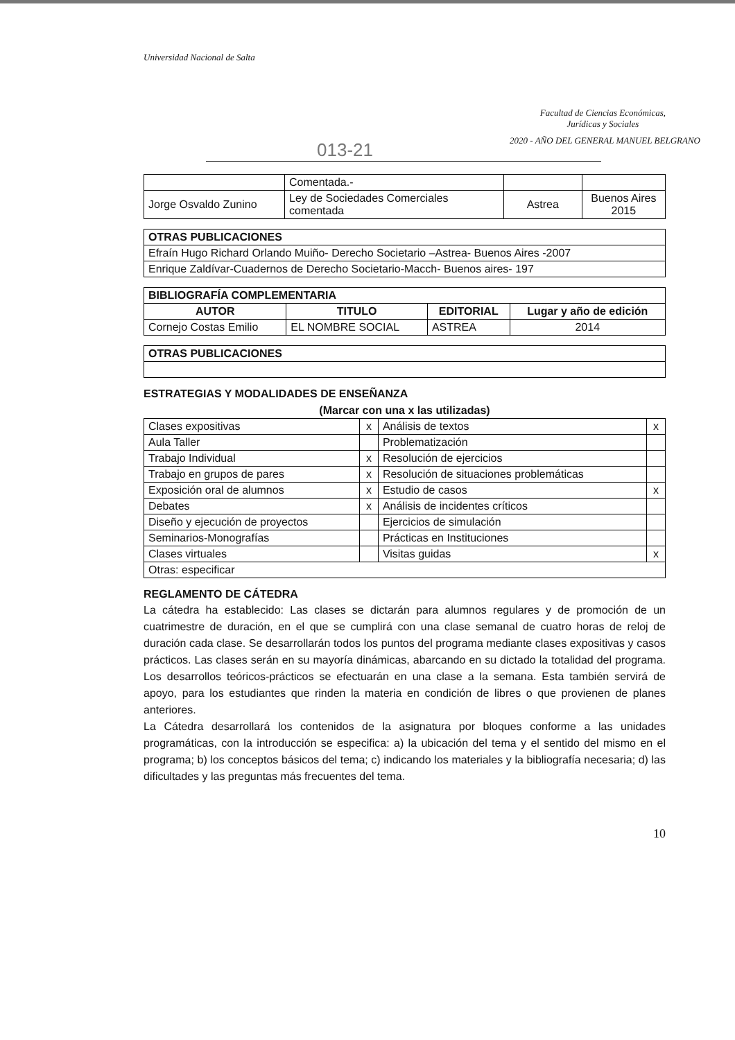Universidad Nacional de Salta
Facultad de Ciencias Económicas,
Jurídicas y Sociales
2020 - AÑO DEL GENERAL MANUEL BELGRANO
013-21
| | Comentada.- | | |
| Jorge Osvaldo Zunino | Ley de Sociedades Comerciales comentada | Astrea | Buenos Aires 2015 |
| OTRAS PUBLICACIONES |
| --- |
| Efraín Hugo Richard Orlando Muiño- Derecho Societario –Astrea- Buenos Aires -2007 |
| Enrique Zaldívar-Cuadernos de Derecho Societario-Macch- Buenos aires- 197 |
| BIBLIOGRAFÍA COMPLEMENTARIA | | | |
| --- | --- | --- | --- |
| AUTOR | TITULO | EDITORIAL | Lugar y año de edición |
| Cornejo Costas Emilio | EL NOMBRE SOCIAL | ASTREA | 2014 |
| OTRAS PUBLICACIONES |
| --- |
ESTRATEGIAS Y MODALIDADES DE ENSEÑANZA
(Marcar con una x las utilizadas)
| Clases expositivas | x | Análisis de textos | x |
| Aula Taller | | Problematización | |
| Trabajo Individual | x | Resolución de ejercicios | |
| Trabajo en grupos de pares | x | Resolución de situaciones problemáticas | |
| Exposición oral de alumnos | x | Estudio de casos | x |
| Debates | x | Análisis de incidentes críticos | |
| Diseño y ejecución de proyectos | | Ejercicios de simulación | |
| Seminarios-Monografías | | Prácticas en Instituciones | |
| Clases virtuales | | Visitas guidas | x |
| Otras: especificar | | | |
REGLAMENTO DE CÁTEDRA
La cátedra ha establecido: Las clases se dictarán para alumnos regulares y de promoción de un cuatrimestre de duración, en el que se cumplirá con una clase semanal de cuatro horas de reloj de duración cada clase. Se desarrollarán todos los puntos del programa mediante clases expositivas y casos prácticos. Las clases serán en su mayoría dinámicas, abarcando en su dictado la totalidad del programa. Los desarrollos teóricos-prácticos se efectuarán en una clase a la semana. Esta también servirá de apoyo, para los estudiantes que rinden la materia en condición de libres o que provienen de planes anteriores.
La Cátedra desarrollará los contenidos de la asignatura por bloques conforme a las unidades programáticas, con la introducción se especifica: a) la ubicación del tema y el sentido del mismo en el programa; b) los conceptos básicos del tema; c) indicando los materiales y la bibliografía necesaria; d) las dificultades y las preguntas más frecuentes del tema.
10